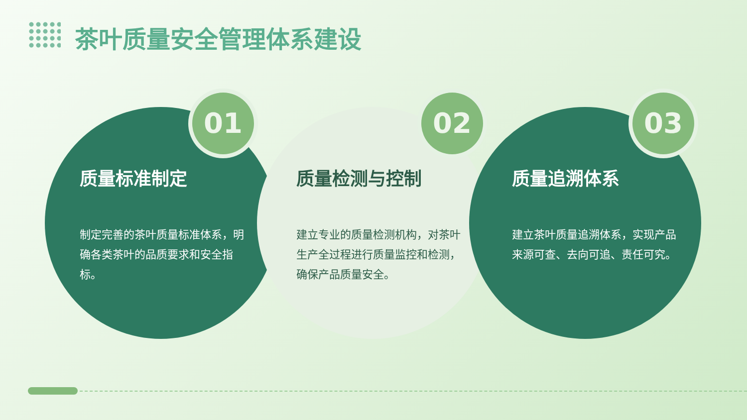茶叶质量安全管理体系建设
01 02 03
质量标准制定
制定完善的茶叶质量标准体系，明确各类茶叶的品质要求和安全指标。
质量检测与控制
建立专业的质量检测机构，对茶叶生产全过程进行质量监控和检测，确保产品质量安全。
质量追溯体系
建立茶叶质量追溯体系，实现产品来源可查、去向可追、责任可究。